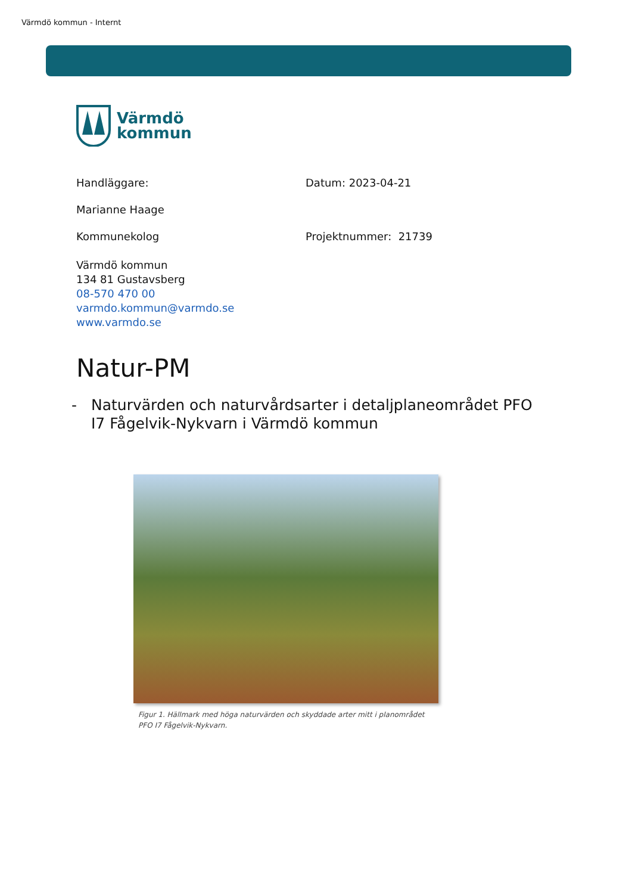Värmdö kommun - Internt
Värmdö
kommun
Handläggare: Datum: 2023-04-21
Marianne Haage
Kommunekolog Projektnummer: 21739
Värmdö kommun
134 81 Gustavsberg
08-570 470 00
varmdo.kommun@varmdo.se
www.varmdo.se
Natur-PM
- Naturvärden och naturvårdsarter i detaljplaneområdet PFO
I7 Fågelvik-Nykvarn i Värmdö kommun
Figur 1. Hällmark med höga naturvärden och skyddade arter mitt i planområdet PFO I7 Fågelvik-Nykvarn.